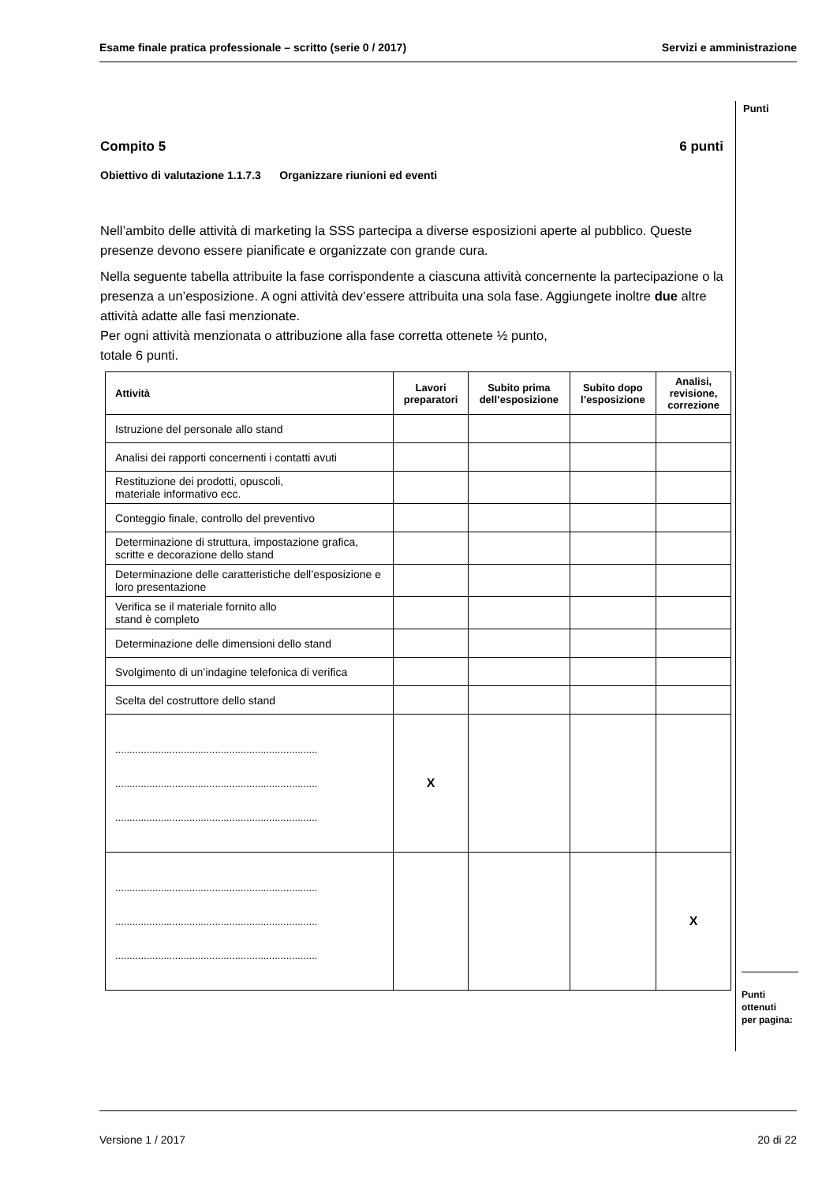Esame finale pratica professionale – scritto (serie 0 / 2017) Servizi e amministrazione
Punti
Compito 5 6 punti
Obiettivo di valutazione 1.1.7.3 Organizzare riunioni ed eventi
Nell’ambito delle attività di marketing la SSS partecipa a diverse esposizioni aperte al pubblico. Queste presenze devono essere pianificate e organizzate con grande cura.
Nella seguente tabella attribuite la fase corrispondente a ciascuna attività concernente la partecipazione o la presenza a un’esposizione. A ogni attività dev’essere attribuita una sola fase. Aggiungete inoltre due altre attività adatte alle fasi menzionate.
Per ogni attività menzionata o attribuzione alla fase corretta ottenete ½ punto,
totale 6 punti.
| Attività | Lavori preparatori | Subito prima dell’esposizione | Subito dopo l’esposizione | Analisi, revisione, correzione |
| --- | --- | --- | --- | --- |
| Istruzione del personale allo stand | | | | |
| Analisi dei rapporti concernenti i contatti avuti | | | | |
| Restituzione dei prodotti, opuscoli, materiale informativo ecc. | | | | |
| Conteggio finale, controllo del preventivo | | | | |
| Determinazione di struttura, impostazione grafica, scritte e decorazione dello stand | | | | |
| Determinazione delle caratteristiche dell’esposizione e loro presentazione | | | | |
| Verifica se il materiale fornito allo stand è completo | | | | |
| Determinazione delle dimensioni dello stand | | | | |
| Svolgimento di un’indagine telefonica di verifica | | | | |
| Scelta del costruttore dello stand | | | | |
| ....................................................................... ....................................................................... ....................................................................... | X | | | |
| ....................................................................... ....................................................................... ....................................................................... | | | | X |
Punti
ottenuti
per pagina:
Versione 1 / 2017 20 di 22